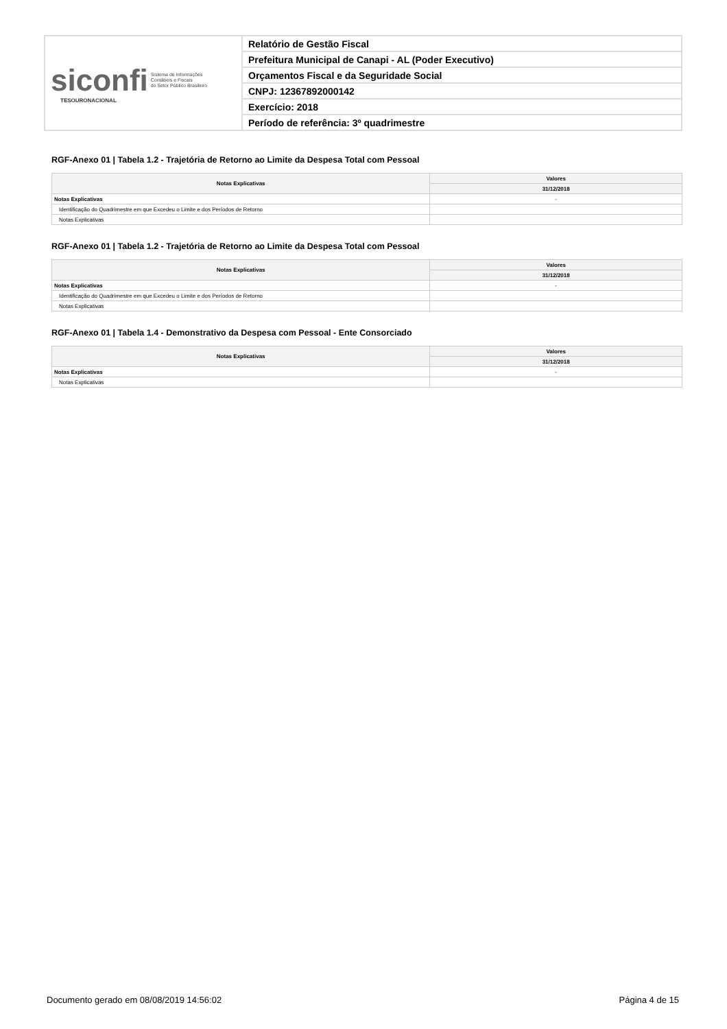| siconfi Sistema de Informações Contábeis e Fiscais do Setor Público Brasileiro TESOURONACIONAL | Relatório de Gestão Fiscal |
| | Prefeitura Municipal de Canapi - AL (Poder Executivo) |
| | Orçamentos Fiscal e da Seguridade Social |
| | CNPJ: 12367892000142 |
| | Exercício: 2018 |
| | Período de referência: 3º quadrimestre |
RGF-Anexo 01 | Tabela 1.2 - Trajetória de Retorno ao Limite da Despesa Total com Pessoal
| Notas Explicativas | Valores |
| --- | --- |
| | 31/12/2018 |
| Notas Explicativas | - |
| Identificação do Quadrimestre em que Excedeu o Limite e dos Períodos de Retorno | |
| Notas Explicativas | |
RGF-Anexo 01 | Tabela 1.2 - Trajetória de Retorno ao Limite da Despesa Total com Pessoal
| Notas Explicativas | Valores |
| --- | --- |
| | 31/12/2018 |
| Notas Explicativas | - |
| Identificação do Quadrimestre em que Excedeu o Limite e dos Períodos de Retorno | |
| Notas Explicativas | |
RGF-Anexo 01 | Tabela 1.4 - Demonstrativo da Despesa com Pessoal - Ente Consorciado
| Notas Explicativas | Valores |
| --- | --- |
| | 31/12/2018 |
| Notas Explicativas | - |
| Notas Explicativas | |
Documento gerado em 08/08/2019 14:56:02 Página 4 de 15